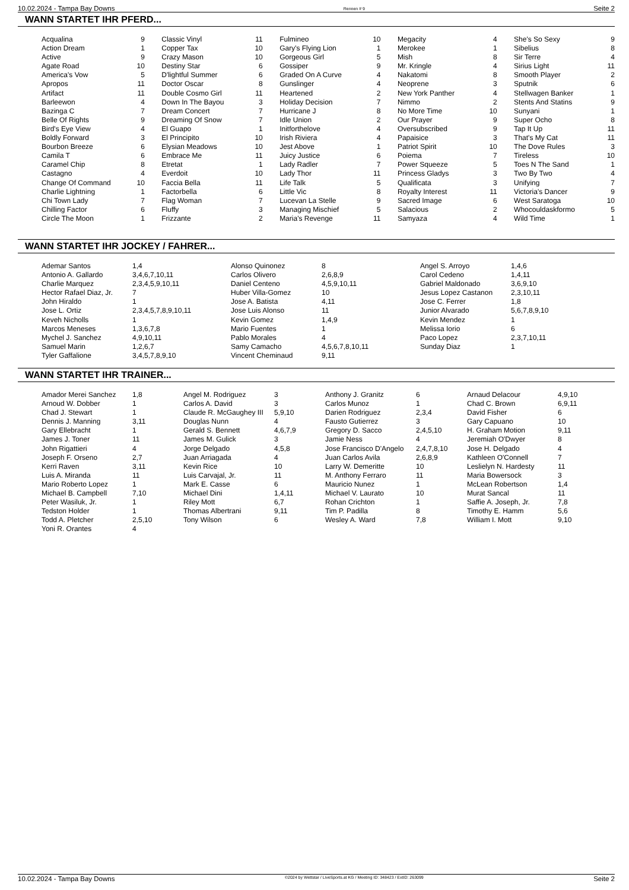10.02.2024 - Tampa Bay Downs Rennen # 9 Seite 2
WANN STARTET IHR PFERD...
| Acqualina | 9 | | Classic Vinyl | 11 | | Fulmineo | 10 | | Megacity | 4 | | She's So Sexy | 9 |
| Action Dream | 1 | | Copper Tax | 10 | | Gary's Flying Lion | 1 | | Merokee | 1 | | Sibelius | 8 |
| Active | 9 | | Crazy Mason | 10 | | Gorgeous Girl | 5 | | Mish | 8 | | Sir Terre | 4 |
| Agate Road | 10 | | Destiny Star | 6 | | Gossiper | 9 | | Mr. Kringle | 4 | | Sirius Light | 11 |
| America's Vow | 5 | | D'lightful Summer | 6 | | Graded On A Curve | 4 | | Nakatomi | 8 | | Smooth Player | 2 |
| Apropos | 11 | | Doctor Oscar | 8 | | Gunslinger | 4 | | Neoprene | 3 | | Sputnik | 6 |
| Artifact | 11 | | Double Cosmo Girl | 11 | | Heartened | 2 | | New York Panther | 4 | | Stellwagen Banker | 1 |
| Barleewon | 4 | | Down In The Bayou | 3 | | Holiday Decision | 7 | | Nimmo | 2 | | Stents And Statins | 9 |
| Bazinga C | 7 | | Dream Concert | 7 | | Hurricane J | 8 | | No More Time | 10 | | Sunyani | 1 |
| Belle Of Rights | 9 | | Dreaming Of Snow | 7 | | Idle Union | 2 | | Our Prayer | 9 | | Super Ocho | 8 |
| Bird's Eye View | 4 | | El Guapo | 1 | | Initforthelove | 4 | | Oversubscribed | 9 | | Tap It Up | 11 |
| Boldly Forward | 3 | | El Principito | 10 | | Irish Riviera | 4 | | Papaisice | 3 | | That's My Cat | 11 |
| Bourbon Breeze | 6 | | Elysian Meadows | 10 | | Jest Above | 1 | | Patriot Spirit | 10 | | The Dove Rules | 3 |
| Camila T | 6 | | Embrace Me | 11 | | Juicy Justice | 6 | | Poiema | 7 | | Tireless | 10 |
| Caramel Chip | 8 | | Etretat | 1 | | Lady Radler | 7 | | Power Squeeze | 5 | | Toes N The Sand | 1 |
| Castagno | 4 | | Everdoit | 10 | | Lady Thor | 11 | | Princess Gladys | 3 | | Two By Two | 4 |
| Change Of Command | 10 | | Faccia Bella | 11 | | Life Talk | 5 | | Qualificata | 3 | | Unifying | 7 |
| Charlie Lightning | 1 | | Factorbella | 6 | | Little Vic | 8 | | Royalty Interest | 11 | | Victoria's Dancer | 9 |
| Chi Town Lady | 7 | | Flag Woman | 7 | | Lucevan La Stelle | 9 | | Sacred Image | 6 | | West Saratoga | 10 |
| Chilling Factor | 6 | | Fluffy | 3 | | Managing Mischief | 5 | | Salacious | 2 | | Whocouldaskformo | 5 |
| Circle The Moon | 1 | | Frizzante | 2 | | Maria's Revenge | 11 | | Samyaza | 4 | | Wild Time | 1 |
WANN STARTET IHR JOCKEY / FAHRER...
| Ademar Santos | 1,4 | Alonso Quinonez | 8 | Angel S. Arroyo | 1,4,6 |
| Antonio A. Gallardo | 3,4,6,7,10,11 | Carlos Olivero | 2,6,8,9 | Carol Cedeno | 1,4,11 |
| Charlie Marquez | 2,3,4,5,9,10,11 | Daniel Centeno | 4,5,9,10,11 | Gabriel Maldonado | 3,6,9,10 |
| Hector Rafael Diaz, Jr. | 7 | Huber Villa-Gomez | 10 | Jesus Lopez Castanon | 2,3,10,11 |
| John Hiraldo | 1 | Jose A. Batista | 4,11 | Jose C. Ferrer | 1,8 |
| Jose L. Ortiz | 2,3,4,5,7,8,9,10,11 | Jose Luis Alonso | 11 | Junior Alvarado | 5,6,7,8,9,10 |
| Keveh Nicholls | 1 | Kevin Gomez | 1,4,9 | Kevin Mendez | 1 |
| Marcos Meneses | 1,3,6,7,8 | Mario Fuentes | 1 | Melissa Iorio | 6 |
| Mychel J. Sanchez | 4,9,10,11 | Pablo Morales | 4 | Paco Lopez | 2,3,7,10,11 |
| Samuel Marin | 1,2,6,7 | Samy Camacho | 4,5,6,7,8,10,11 | Sunday Diaz | 1 |
| Tyler Gaffalione | 3,4,5,7,8,9,10 | Vincent Cheminaud | 9,11 | | |
WANN STARTET IHR TRAINER...
| Amador Merei Sanchez | 1,8 | Angel M. Rodriguez | 3 | Anthony J. Granitz | 6 | Arnaud Delacour | 4,9,10 |
| Arnoud W. Dobber | 1 | Carlos A. David | 3 | Carlos Munoz | 1 | Chad C. Brown | 6,9,11 |
| Chad J. Stewart | 1 | Claude R. McGaughey III | 5,9,10 | Darien Rodriguez | 2,3,4 | David Fisher | 6 |
| Dennis J. Manning | 3,11 | Douglas Nunn | 4 | Fausto Gutierrez | 3 | Gary Capuano | 10 |
| Gary Ellebracht | 1 | Gerald S. Bennett | 4,6,7,9 | Gregory D. Sacco | 2,4,5,10 | H. Graham Motion | 9,11 |
| James J. Toner | 11 | James M. Gulick | 3 | Jamie Ness | 4 | Jeremiah O'Dwyer | 8 |
| John Rigattieri | 4 | Jorge Delgado | 4,5,8 | Jose Francisco D'Angelo | 2,4,7,8,10 | Jose H. Delgado | 4 |
| Joseph F. Orseno | 2,7 | Juan Arriagada | 4 | Juan Carlos Avila | 2,6,8,9 | Kathleen O'Connell | 7 |
| Kerri Raven | 3,11 | Kevin Rice | 10 | Larry W. Demeritte | 10 | Leslielyn N. Hardesty | 11 |
| Luis A. Miranda | 11 | Luis Carvajal, Jr. | 11 | M. Anthony Ferraro | 11 | Maria Bowersock | 3 |
| Mario Roberto Lopez | 1 | Mark E. Casse | 6 | Mauricio Nunez | 1 | McLean Robertson | 1,4 |
| Michael B. Campbell | 7,10 | Michael Dini | 1,4,11 | Michael V. Laurato | 10 | Murat Sancal | 11 |
| Peter Wasiluk, Jr. | 1 | Riley Mott | 6,7 | Rohan Crichton | 1 | Saffie A. Joseph, Jr. | 7,8 |
| Tedston Holder | 1 | Thomas Albertrani | 9,11 | Tim P. Padilla | 8 | Timothy E. Hamm | 5,6 |
| Todd A. Pletcher | 2,5,10 | Tony Wilson | 6 | Wesley A. Ward | 7,8 | William I. Mott | 9,10 |
| Yoni R. Orantes | 4 | | | | | | |
10.02.2024 - Tampa Bay Downs ©2024 by Wettstar / LiveSports.at KG / Meeting ID: 348423 / ExtID: 263099 Seite 2